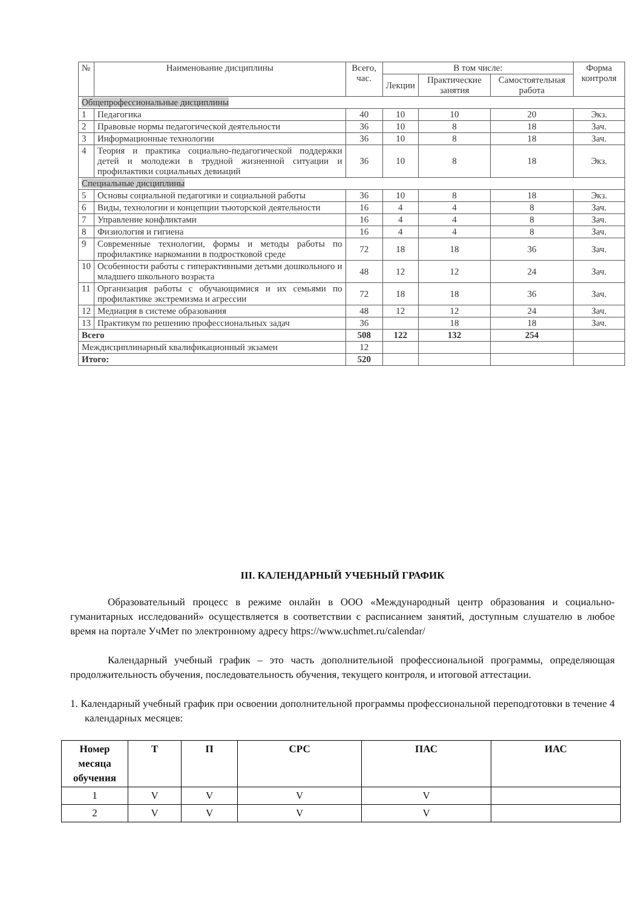| № | Наименование дисциплины | Всего, час. | В том числе: | | | Форма контроля |
| --- | --- | --- | --- | --- | --- | --- |
| | | | Лекции | Практические занятия | Самостоятельная работа | |
| Общепрофессиональные дисциплины | | | | | | |
| 1 | Педагогика | 40 | 10 | 10 | 20 | Экз. |
| 2 | Правовые нормы педагогической деятельности | 36 | 10 | 8 | 18 | Зач. |
| 3 | Информационные технологии | 36 | 10 | 8 | 18 | Зач. |
| 4 | Теория и практика социально-педагогической поддержки детей и молодежи в трудной жизненной ситуации и профилактики социальных девиаций | 36 | 10 | 8 | 18 | Экз. |
| Специальные дисциплины | | | | | | |
| 5 | Основы социальной педагогики и социальной работы | 36 | 10 | 8 | 18 | Экз. |
| 6 | Виды, технологии и концепции тьюторской деятельности | 16 | 4 | 4 | 8 | Зач. |
| 7 | Управление конфликтами | 16 | 4 | 4 | 8 | Зач. |
| 8 | Физиология и гигиена | 16 | 4 | 4 | 8 | Зач. |
| 9 | Современные технологии, формы и методы работы по профилактике наркомании в подростковой среде | 72 | 18 | 18 | 36 | Зач. |
| 10 | Особенности работы с гиперактивными детьми дошкольного и младшего школьного возраста | 48 | 12 | 12 | 24 | Зач. |
| 11 | Организация работы с обучающимися и их семьями по профилактике экстремизма и агрессии | 72 | 18 | 18 | 36 | Зач. |
| 12 | Медиация в системе образования | 48 | 12 | 12 | 24 | Зач. |
| 13 | Практикум по решению профессиональных задач | 36 | | 18 | 18 | Зач. |
| Всего | | 508 | 122 | 132 | 254 | |
| Междисциплинарный квалификационный экзамен | | 12 | | | | |
| Итого: | | 520 | | | | |
III. КАЛЕНДАРНЫЙ УЧЕБНЫЙ ГРАФИК
Образовательный процесс в режиме онлайн в ООО «Международный центр образования и социально-гуманитарных исследований» осуществляется в соответствии с расписанием занятий, доступным слушателю в любое время на портале УчМет по электронному адресу https://www.uchmet.ru/calendar/
Календарный учебный график – это часть дополнительной профессиональной программы, определяющая продолжительность обучения, последовательность обучения, текущего контроля, и итоговой аттестации.
1. Календарный учебный график при освоении дополнительной программы профессиональной переподготовки в течение 4 календарных месяцев:
| Номер месяца обучения | Т | П | СРС | ПАС | ИАС |
| --- | --- | --- | --- | --- | --- |
| 1 | V | V | V | V | |
| 2 | V | V | V | V | |